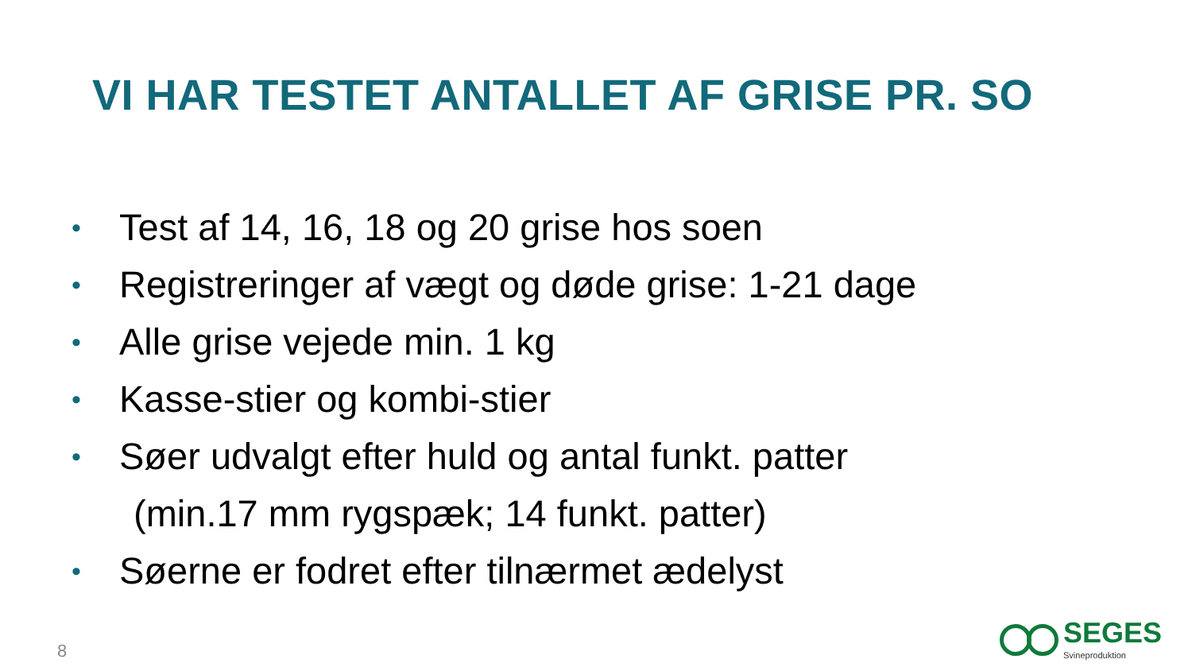VI HAR TESTET ANTALLET AF GRISE PR. SO
• Test af 14, 16, 18 og 20 grise hos soen
• Registreringer af vægt og døde grise: 1-21 dage
• Alle grise vejede min. 1 kg
• Kasse-stier og kombi-stier
• Søer udvalgt efter huld og antal funkt. patter
(min.17 mm rygspæk; 14 funkt. patter)
• Søerne er fodret efter tilnærmet ædelyst
8
SEGES
Svineproduktion